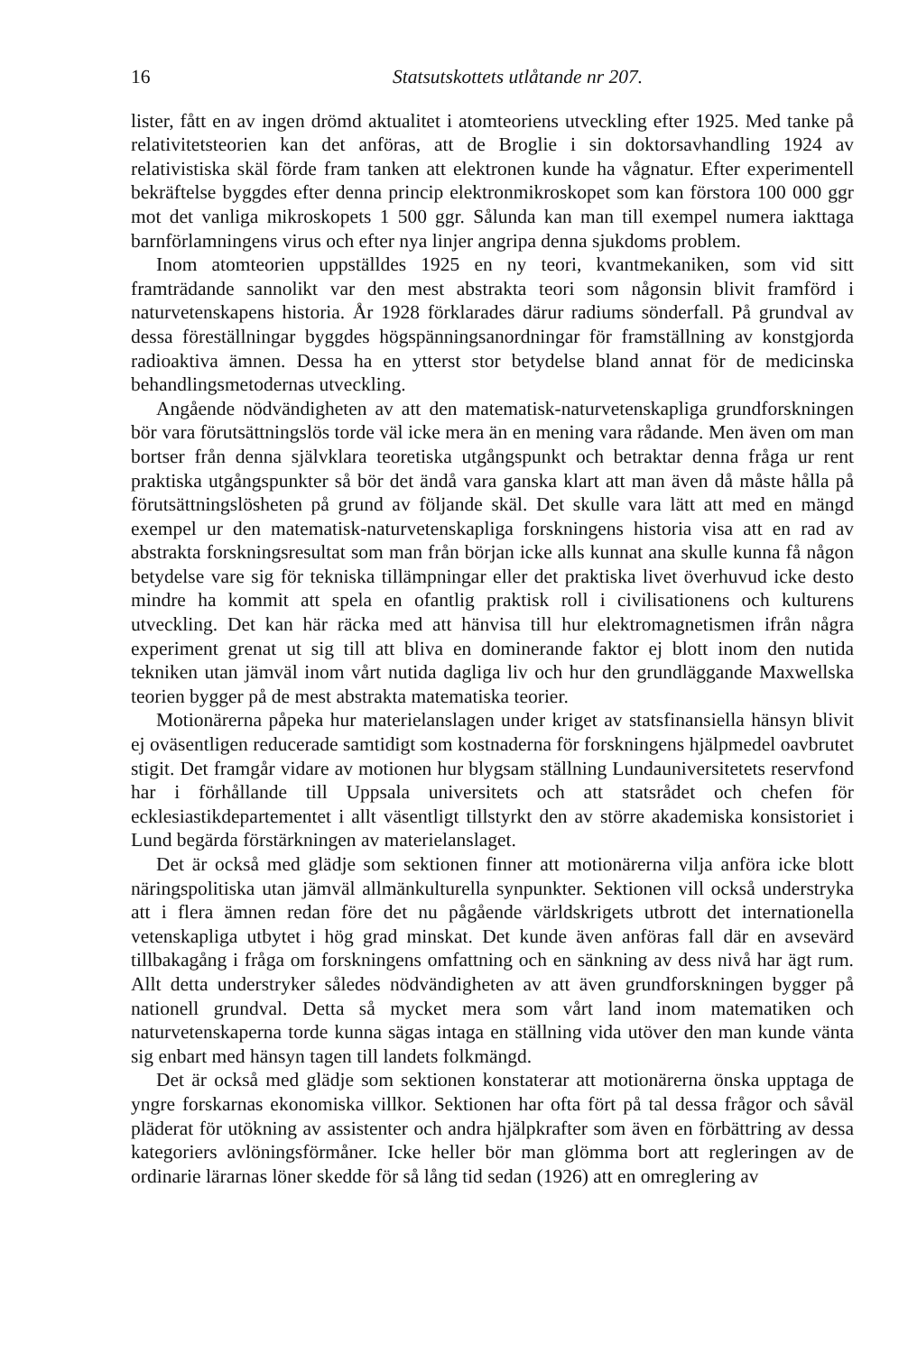16 Statsutskottets utlåtande nr 207.
lister, fått en av ingen drömd aktualitet i atomteoriens utveckling efter 1925. Med tanke på relativitetsteorien kan det anföras, att de Broglie i sin doktorsavhandling 1924 av relativistiska skäl förde fram tanken att elektronen kunde ha vågnatur. Efter experimentell bekräftelse byggdes efter denna princip elektronmikroskopet som kan förstora 100 000 ggr mot det vanliga mikroskopets 1 500 ggr. Sålunda kan man till exempel numera iakttaga barnförlamningens virus och efter nya linjer angripa denna sjukdoms problem.
Inom atomteorien uppställdes 1925 en ny teori, kvantmekaniken, som vid sitt framträdande sannolikt var den mest abstrakta teori som någonsin blivit framförd i naturvetenskapens historia. År 1928 förklarades därur radiums sönderfall. På grundval av dessa föreställningar byggdes högspänningsanordningar för framställning av konstgjorda radioaktiva ämnen. Dessa ha en ytterst stor betydelse bland annat för de medicinska behandlingsmetodernas utveckling.
Angående nödvändigheten av att den matematisk-naturvetenskapliga grundforskningen bör vara förutsättningslös torde väl icke mera än en mening vara rådande. Men även om man bortser från denna självklara teoretiska utgångspunkt och betraktar denna fråga ur rent praktiska utgångspunkter så bör det ändå vara ganska klart att man även då måste hålla på förutsättningslösheten på grund av följande skäl. Det skulle vara lätt att med en mängd exempel ur den matematisk-naturvetenskapliga forskningens historia visa att en rad av abstrakta forskningsresultat som man från början icke alls kunnat ana skulle kunna få någon betydelse vare sig för tekniska tillämpningar eller det praktiska livet överhuvud icke desto mindre ha kommit att spela en ofantlig praktisk roll i civilisationens och kulturens utveckling. Det kan här räcka med att hänvisa till hur elektromagnetismen ifrån några experiment grenat ut sig till att bliva en dominerande faktor ej blott inom den nutida tekniken utan jämväl inom vårt nutida dagliga liv och hur den grundläggande Maxwellska teorien bygger på de mest abstrakta matematiska teorier.
Motionärerna påpeka hur materielanslagen under kriget av statsfinansiella hänsyn blivit ej oväsentligen reducerade samtidigt som kostnaderna för forskningens hjälpmedel oavbrutet stigit. Det framgår vidare av motionen hur blygsam ställning Lundauniversitetets reservfond har i förhållande till Uppsala universitets och att statsrådet och chefen för ecklesiastikdepartementet i allt väsentligt tillstyrkt den av större akademiska konsistoriet i Lund begärda förstärkningen av materielanslaget.
Det är också med glädje som sektionen finner att motionärerna vilja anföra icke blott näringspolitiska utan jämväl allmänkulturella synpunkter. Sektionen vill också understryka att i flera ämnen redan före det nu pågående världskrigets utbrott det internationella vetenskapliga utbytet i hög grad minskat. Det kunde även anföras fall där en avsevärd tillbakagång i fråga om forskningens omfattning och en sänkning av dess nivå har ägt rum. Allt detta understryker således nödvändigheten av att även grundforskningen bygger på nationell grundval. Detta så mycket mera som vårt land inom matematiken och naturvetenskaperna torde kunna sägas intaga en ställning vida utöver den man kunde vänta sig enbart med hänsyn tagen till landets folkmängd.
Det är också med glädje som sektionen konstaterar att motionärerna önska upptaga de yngre forskarnas ekonomiska villkor. Sektionen har ofta fört på tal dessa frågor och såväl pläderat för utökning av assistenter och andra hjälpkrafter som även en förbättring av dessa kategoriers avlöningsförmåner. Icke heller bör man glömma bort att regleringen av de ordinarie lärarnas löner skedde för så lång tid sedan (1926) att en omreglering av